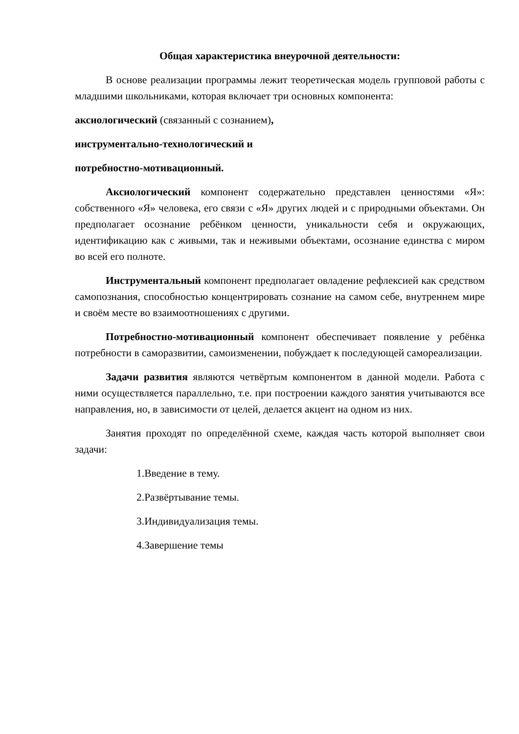Общая характеристика внеурочной деятельности:
В основе реализации программы лежит теоретическая модель групповой работы с младшими школьниками, которая включает три основных компонента:
аксиологический (связанный с сознанием),
инструментально-технологический и
потребностно-мотивационный.
Аксиологический компонент содержательно представлен ценностями «Я»: собственного «Я» человека, его связи с «Я» других людей и с природными объектами. Он предполагает осознание ребёнком ценности, уникальности себя и окружающих, идентификацию как с живыми, так и неживыми объектами, осознание единства с миром во всей его полноте.
Инструментальный компонент предполагает овладение рефлексией как средством самопознания, способностью концентрировать сознание на самом себе, внутреннем мире и своём месте во взаимоотношениях с другими.
Потребностно-мотивационный компонент обеспечивает появление у ребёнка потребности в саморазвитии, самоизменении, побуждает к последующей самореализации.
Задачи развития являются четвёртым компонентом в данной модели. Работа с ними осуществляется параллельно, т.е. при построении каждого занятия учитываются все направления, но, в зависимости от целей, делается акцент на одном из них.
Занятия проходят по определённой схеме, каждая часть которой выполняет свои задачи:
1.Введение в тему.
2.Развёртывание темы.
3.Индивидуализация темы.
4.Завершение темы